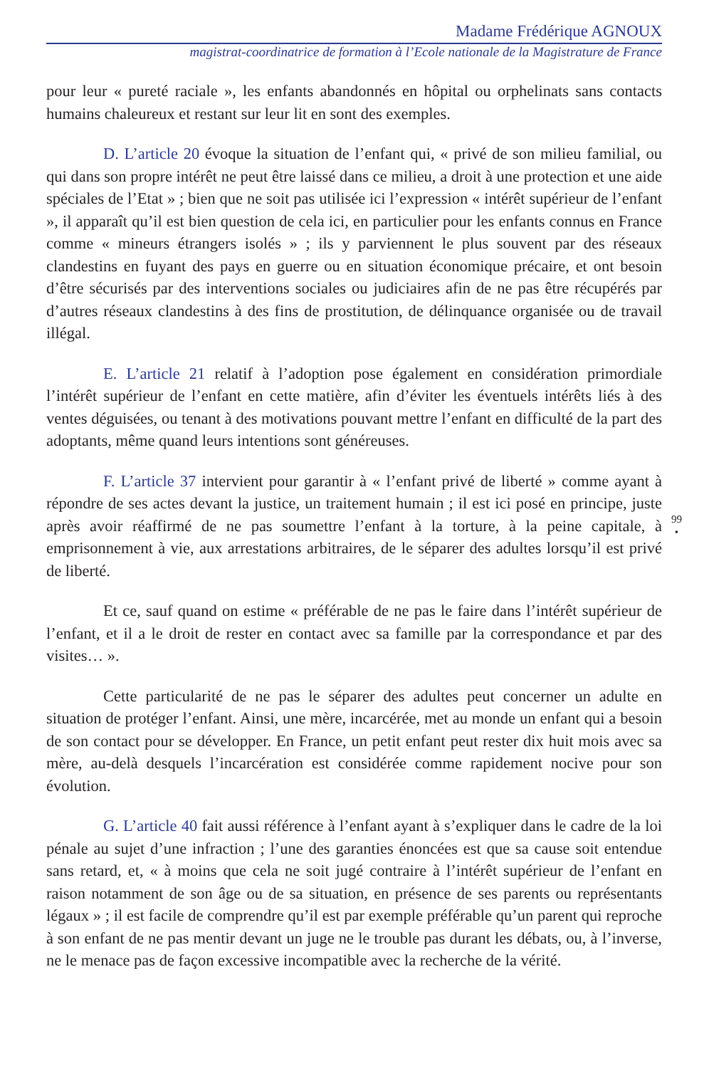Madame Frédérique AGNOUX
magistrat-coordinatrice de formation à l’Ecole nationale de la Magistrature de France
pour leur « pureté raciale », les enfants abandonnés en hôpital ou orphelinats sans contacts humains chaleureux et restant sur leur lit en sont des exemples.
D. L’article 20 évoque la situation de l’enfant qui, « privé de son milieu familial, ou qui dans son propre intérêt ne peut être laissé dans ce milieu, a droit à une protection et une aide spéciales de l’Etat » ; bien que ne soit pas utilisée ici l’expression « intérêt supérieur de l’enfant », il apparaît qu’il est bien question de cela ici, en particulier pour les enfants connus en France comme « mineurs étrangers isolés » ; ils y parviennent le plus souvent par des réseaux clandestins en fuyant des pays en guerre ou en situation économique précaire, et ont besoin d’être sécurisés par des interventions sociales ou judiciaires afin de ne pas être récupérés par d’autres réseaux clandestins à des fins de prostitution, de délinquance organisée ou de travail illégal.
E. L’article 21 relatif à l’adoption pose également en considération primordiale l’intérêt supérieur de l’enfant en cette matière, afin d’éviter les éventuels intérêts liés à des ventes déguisées, ou tenant à des motivations pouvant mettre l’enfant en difficulté de la part des adoptants, même quand leurs intentions sont généreuses.
F. L’article 37 intervient pour garantir à « l’enfant privé de liberté » comme ayant à répondre de ses actes devant la justice, un traitement humain ; il est ici posé en principe, juste après avoir réaffirmé de ne pas soumettre l’enfant à la torture, à la peine capitale, à emprisonnement à vie, aux arrestations arbitraires, de le séparer des adultes lorsqu’il est privé de liberté.
Et ce, sauf quand on estime « préférable de ne pas le faire dans l’intérêt supérieur de l’enfant, et il a le droit de rester en contact avec sa famille par la correspondance et par des visites… ».
Cette particularité de ne pas le séparer des adultes peut concerner un adulte en situation de protéger l’enfant. Ainsi, une mère, incarcérée, met au monde un enfant qui a besoin de son contact pour se développer. En France, un petit enfant peut rester dix huit mois avec sa mère, au-delà desquels l’incarcération est considérée comme rapidement nocive pour son évolution.
G. L’article 40 fait aussi référence à l’enfant ayant à s’expliquer dans le cadre de la loi pénale au sujet d’une infraction ; l’une des garanties énoncées est que sa cause soit entendue sans retard, et, « à moins que cela ne soit jugé contraire à l’intérêt supérieur de l’enfant en raison notamment de son âge ou de sa situation, en présence de ses parents ou représentants légaux » ; il est facile de comprendre qu’il est par exemple préférable qu’un parent qui reproche à son enfant de ne pas mentir devant un juge ne le trouble pas durant les débats, ou, à l’inverse, ne le menace pas de façon excessive incompatible avec la recherche de la vérité.
99
•